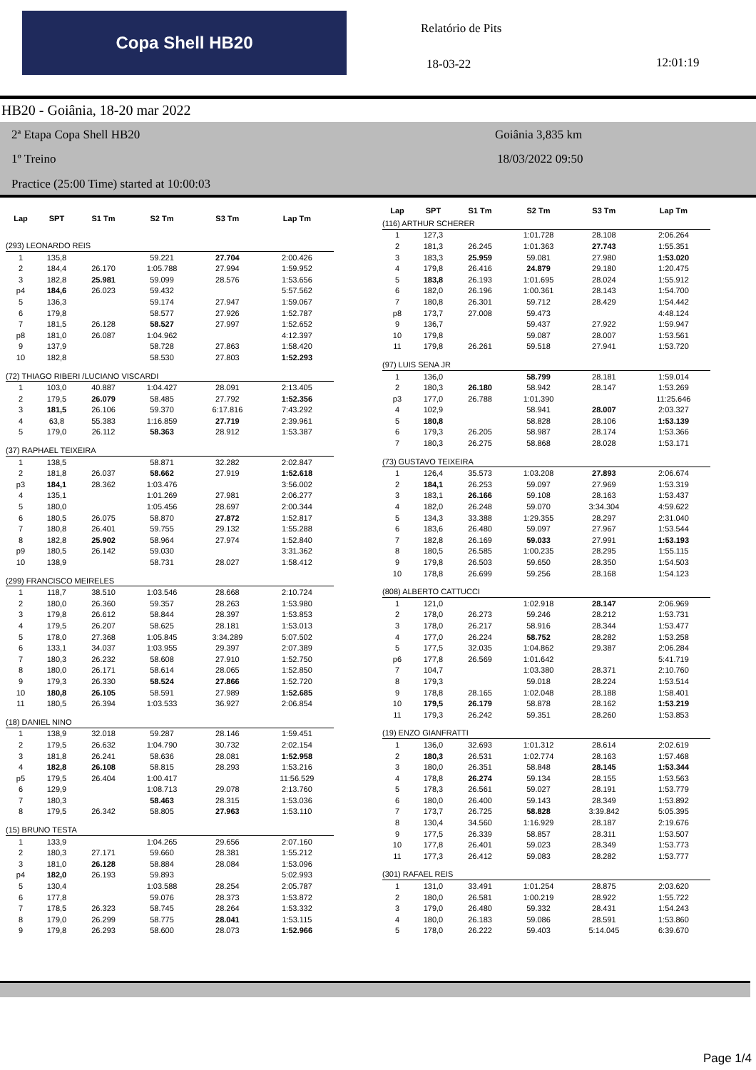Copa Shell HB20 Relatório de Pits
18-03-22 12:01:19
HB20 - Goiânia, 18-20 mar 2022
2ª Etapa Copa Shell HB20
1º Treino
Practice (25:00 Time) started at 10:00:03
Goiânia 3,835 km
18/03/2022 09:50
| Lap | SPT | S1 Tm | S2 Tm | S3 Tm | Lap Tm |
| --- | --- | --- | --- | --- | --- |
| (293) LEONARDO REIS | | | | | |
| 1 | 135,8 | | 59.221 | 27.704 | 2:00.426 |
| 2 | 184,4 | 26.170 | 1:05.788 | 27.994 | 1:59.952 |
| 3 | 182,8 | 25.981 | 59.099 | 28.576 | 1:53.656 |
| p4 | 184,6 | 26.023 | 59.432 | | 5:57.562 |
| 5 | 136,3 | | 59.174 | 27.947 | 1:59.067 |
| 6 | 179,8 | | 58.577 | 27.926 | 1:52.787 |
| 7 | 181,5 | 26.128 | 58.527 | 27.997 | 1:52.652 |
| p8 | 181,0 | 26.087 | 1:04.962 | | 4:12.397 |
| 9 | 137,9 | | 58.728 | 27.863 | 1:58.420 |
| 10 | 182,8 | | 58.530 | 27.803 | 1:52.293 |
| (72) THIAGO RIBERI /LUCIANO VISCARDI | | | | | |
| 1 | 103,0 | 40.887 | 1:04.427 | 28.091 | 2:13.405 |
| 2 | 179,5 | 26.079 | 58.485 | 27.792 | 1:52.356 |
| 3 | 181,5 | 26.106 | 59.370 | 6:17.816 | 7:43.292 |
| 4 | 63,8 | 55.383 | 1:16.859 | 27.719 | 2:39.961 |
| 5 | 179,0 | 26.112 | 58.363 | 28.912 | 1:53.387 |
| (37) RAPHAEL TEIXEIRA | | | | | |
| 1 | 138,5 | | 58.871 | 32.282 | 2:02.847 |
| 2 | 181,8 | 26.037 | 58.662 | 27.919 | 1:52.618 |
| p3 | 184,1 | 28.362 | 1:03.476 | | 3:56.002 |
| 4 | 135,1 | | 1:01.269 | 27.981 | 2:06.277 |
| 5 | 180,0 | | 1:05.456 | 28.697 | 2:00.344 |
| 6 | 180,5 | 26.075 | 58.870 | 27.872 | 1:52.817 |
| 7 | 180,8 | 26.401 | 59.755 | 29.132 | 1:55.288 |
| 8 | 182,8 | 25.902 | 58.964 | 27.974 | 1:52.840 |
| p9 | 180,5 | 26.142 | 59.030 | | 3:31.362 |
| 10 | 138,9 | | 58.731 | 28.027 | 1:58.412 |
| (299) FRANCISCO MEIRELES | | | | | |
| 1 | 118,7 | 38.510 | 1:03.546 | 28.668 | 2:10.724 |
| 2 | 180,0 | 26.360 | 59.357 | 28.263 | 1:53.980 |
| 3 | 179,8 | 26.612 | 58.844 | 28.397 | 1:53.853 |
| 4 | 179,5 | 26.207 | 58.625 | 28.181 | 1:53.013 |
| 5 | 178,0 | 27.368 | 1:05.845 | 3:34.289 | 5:07.502 |
| 6 | 133,1 | 34.037 | 1:03.955 | 29.397 | 2:07.389 |
| 7 | 180,3 | 26.232 | 58.608 | 27.910 | 1:52.750 |
| 8 | 180,0 | 26.171 | 58.614 | 28.065 | 1:52.850 |
| 9 | 179,3 | 26.330 | 58.524 | 27.866 | 1:52.720 |
| 10 | 180,8 | 26.105 | 58.591 | 27.989 | 1:52.685 |
| 11 | 180,5 | 26.394 | 1:03.533 | 36.927 | 2:06.854 |
| (18) DANIEL NINO | | | | | |
| 1 | 138,9 | 32.018 | 59.287 | 28.146 | 1:59.451 |
| 2 | 179,5 | 26.632 | 1:04.790 | 30.732 | 2:02.154 |
| 3 | 181,8 | 26.241 | 58.636 | 28.081 | 1:52.958 |
| 4 | 182,8 | 26.108 | 58.815 | 28.293 | 1:53.216 |
| p5 | 179,5 | 26.404 | 1:00.417 | | 11:56.529 |
| 6 | 129,9 | | 1:08.713 | 29.078 | 2:13.760 |
| 7 | 180,3 | | 58.463 | 28.315 | 1:53.036 |
| 8 | 179,5 | 26.342 | 58.805 | 27.963 | 1:53.110 |
| (15) BRUNO TESTA | | | | | |
| 1 | 133,9 | | 1:04.265 | 29.656 | 2:07.160 |
| 2 | 180,3 | 27.171 | 59.660 | 28.381 | 1:55.212 |
| 3 | 181,0 | 26.128 | 58.884 | 28.084 | 1:53.096 |
| p4 | 182,0 | 26.193 | 59.893 | | 5:02.993 |
| 5 | 130,4 | | 1:03.588 | 28.254 | 2:05.787 |
| 6 | 177,8 | | 59.076 | 28.373 | 1:53.872 |
| 7 | 178,5 | 26.323 | 58.745 | 28.264 | 1:53.332 |
| 8 | 179,0 | 26.299 | 58.775 | 28.041 | 1:53.115 |
| 9 | 179,8 | 26.293 | 58.600 | 28.073 | 1:52.966 |
| Lap | SPT | S1 Tm | S2 Tm | S3 Tm | Lap Tm |
| --- | --- | --- | --- | --- | --- |
| (116) ARTHUR SCHERER | | | | | |
| 1 | 127,3 | | 1:01.728 | 28.108 | 2:06.264 |
| 2 | 181,3 | 26.245 | 1:01.363 | 27.743 | 1:55.351 |
| 3 | 183,3 | 25.959 | 59.081 | 27.980 | 1:53.020 |
| 4 | 179,8 | 26.416 | 24.879 | 29.180 | 1:20.475 |
| 5 | 183,8 | 26.193 | 1:01.695 | 28.024 | 1:55.912 |
| 6 | 182,0 | 26.196 | 1:00.361 | 28.143 | 1:54.700 |
| 7 | 180,8 | 26.301 | 59.712 | 28.429 | 1:54.442 |
| p8 | 173,7 | 27.008 | 59.473 | | 4:48.124 |
| 9 | 136,7 | | 59.437 | 27.922 | 1:59.947 |
| 10 | 179,8 | | 59.087 | 28.007 | 1:53.561 |
| 11 | 179,8 | 26.261 | 59.518 | 27.941 | 1:53.720 |
| (97) LUIS SENA JR | | | | | |
| 1 | 136,0 | | 58.799 | 28.181 | 1:59.014 |
| 2 | 180,3 | 26.180 | 58.942 | 28.147 | 1:53.269 |
| p3 | 177,0 | 26.788 | 1:01.390 | | 11:25.646 |
| 4 | 102,9 | | 58.941 | 28.007 | 2:03.327 |
| 5 | 180,8 | | 58.828 | 28.106 | 1:53.139 |
| 6 | 179,3 | 26.205 | 58.987 | 28.174 | 1:53.366 |
| 7 | 180,3 | 26.275 | 58.868 | 28.028 | 1:53.171 |
| (73) GUSTAVO TEIXEIRA | | | | | |
| 1 | 126,4 | 35.573 | 1:03.208 | 27.893 | 2:06.674 |
| 2 | 184,1 | 26.253 | 59.097 | 27.969 | 1:53.319 |
| 3 | 183,1 | 26.166 | 59.108 | 28.163 | 1:53.437 |
| 4 | 182,0 | 26.248 | 59.070 | 3:34.304 | 4:59.622 |
| 5 | 134,3 | 33.388 | 1:29.355 | 28.297 | 2:31.040 |
| 6 | 183,6 | 26.480 | 59.097 | 27.967 | 1:53.544 |
| 7 | 182,8 | 26.169 | 59.033 | 27.991 | 1:53.193 |
| 8 | 180,5 | 26.585 | 1:00.235 | 28.295 | 1:55.115 |
| 9 | 179,8 | 26.503 | 59.650 | 28.350 | 1:54.503 |
| 10 | 178,8 | 26.699 | 59.256 | 28.168 | 1:54.123 |
| (808) ALBERTO CATTUCCI | | | | | |
| 1 | 121,0 | | 1:02.918 | 28.147 | 2:06.969 |
| 2 | 178,0 | 26.273 | 59.246 | 28.212 | 1:53.731 |
| 3 | 178,0 | 26.217 | 58.916 | 28.344 | 1:53.477 |
| 4 | 177,0 | 26.224 | 58.752 | 28.282 | 1:53.258 |
| 5 | 177,5 | 32.035 | 1:04.862 | 29.387 | 2:06.284 |
| p6 | 177,8 | 26.569 | 1:01.642 | | 5:41.719 |
| 7 | 104,7 | | 1:03.380 | 28.371 | 2:10.760 |
| 8 | 179,3 | | 59.018 | 28.224 | 1:53.514 |
| 9 | 178,8 | 28.165 | 1:02.048 | 28.188 | 1:58.401 |
| 10 | 179,5 | 26.179 | 58.878 | 28.162 | 1:53.219 |
| 11 | 179,3 | 26.242 | 59.351 | 28.260 | 1:53.853 |
| (19) ENZO GIANFRATTI | | | | | |
| 1 | 136,0 | 32.693 | 1:01.312 | 28.614 | 2:02.619 |
| 2 | 180,3 | 26.531 | 1:02.774 | 28.163 | 1:57.468 |
| 3 | 180,0 | 26.351 | 58.848 | 28.145 | 1:53.344 |
| 4 | 178,8 | 26.274 | 59.134 | 28.155 | 1:53.563 |
| 5 | 178,3 | 26.561 | 59.027 | 28.191 | 1:53.779 |
| 6 | 180,0 | 26.400 | 59.143 | 28.349 | 1:53.892 |
| 7 | 173,7 | 26.725 | 58.828 | 3:39.842 | 5:05.395 |
| 8 | 130,4 | 34.560 | 1:16.929 | 28.187 | 2:19.676 |
| 9 | 177,5 | 26.339 | 58.857 | 28.311 | 1:53.507 |
| 10 | 177,8 | 26.401 | 59.023 | 28.349 | 1:53.773 |
| 11 | 177,3 | 26.412 | 59.083 | 28.282 | 1:53.777 |
| (301) RAFAEL REIS | | | | | |
| 1 | 131,0 | 33.491 | 1:01.254 | 28.875 | 2:03.620 |
| 2 | 180,0 | 26.581 | 1:00.219 | 28.922 | 1:55.722 |
| 3 | 179,0 | 26.480 | 59.332 | 28.431 | 1:54.243 |
| 4 | 180,0 | 26.183 | 59.086 | 28.591 | 1:53.860 |
| 5 | 178,0 | 26.222 | 59.403 | 5:14.045 | 6:39.670 |
Page 1/4